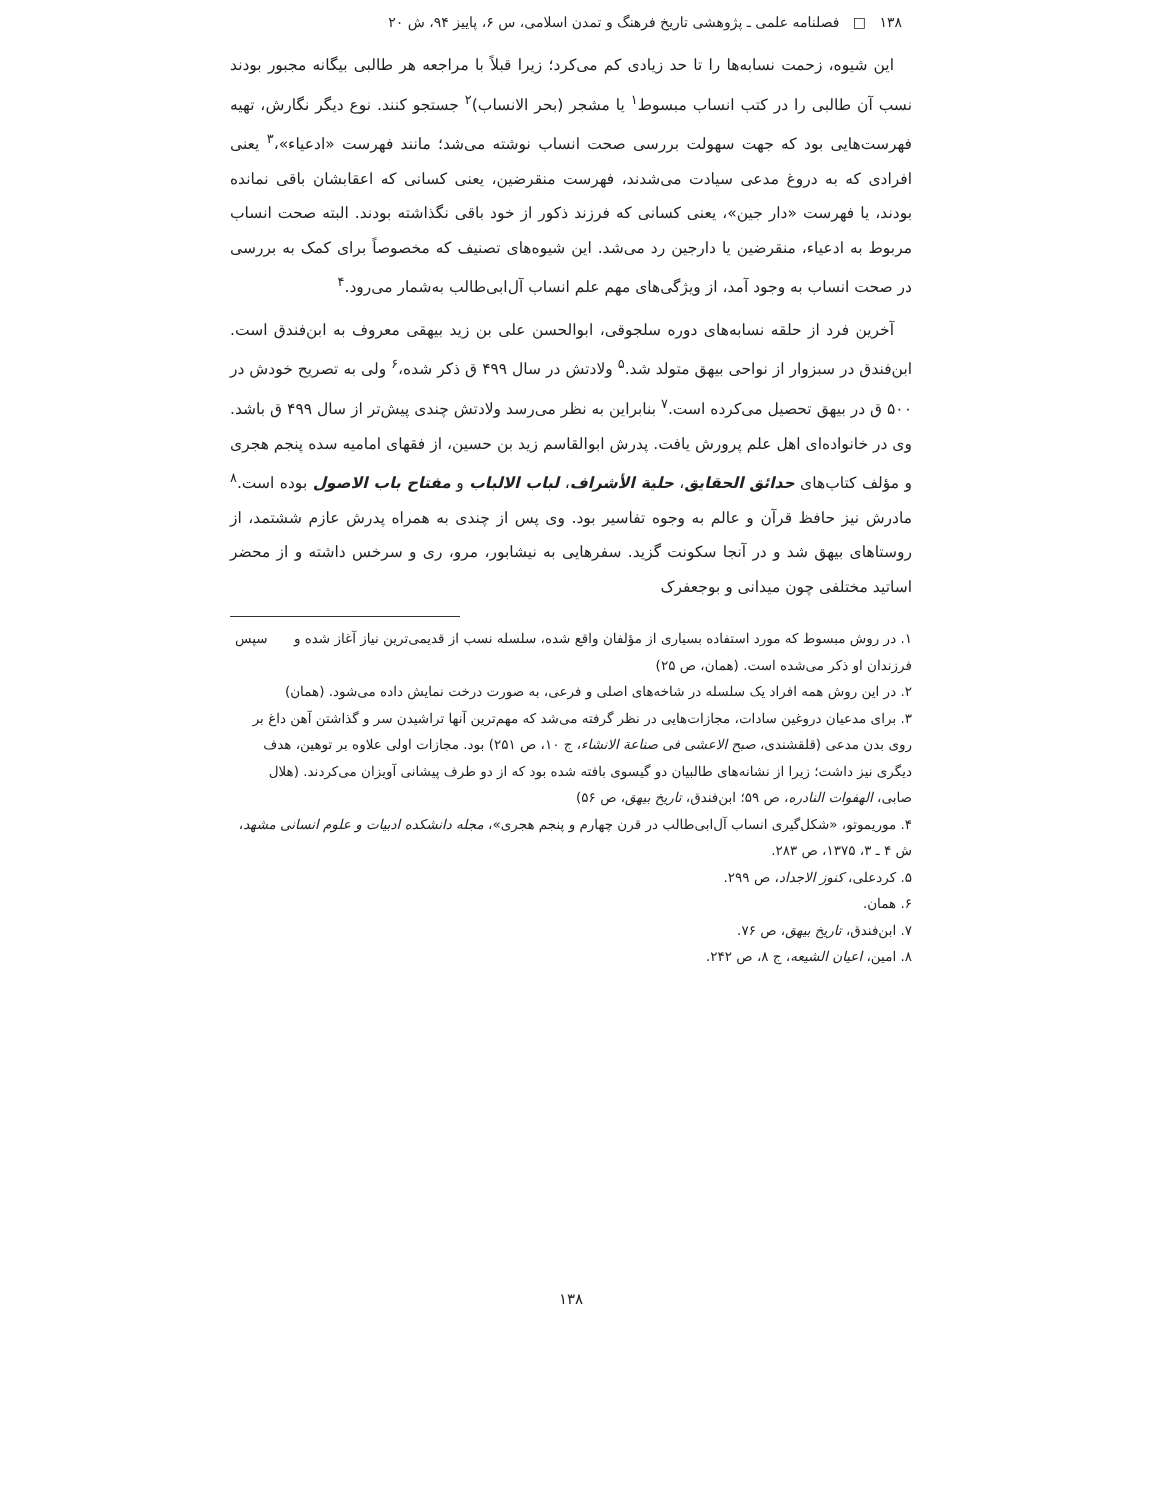١٣٨ □ فصلنامه علمی ـ پژوهشی تاریخ فرهنگ و تمدن اسلامی، س ۶، پاییز ۹۴، ش ۲۰
این شیوه، زحمت نسابه‌ها را تا حد زیادی کم می‌کرد؛ زیرا قبلاً با مراجعه هر طالبی بیگانه مجبور بودند نسب آن طالبی را در کتب انساب مبسوط<sup>١</sup> یا مشجر (بحر الانساب)<sup>٢</sup> جستجو کنند. نوع دیگر نگارش، تهیه فهرست‌هایی بود که جهت سهولت بررسی صحت انساب نوشته می‌شد؛ مانند فهرست «ادعیاء»،<sup>٣</sup> یعنی افرادی که به دروغ مدعی سیادت می‌شدند، فهرست منقرضین، یعنی کسانی که اعقابشان باقی نمانده بودند، یا فهرست «دار جین»، یعنی کسانی که فرزند ذکور از خود باقی نگذاشته بودند. البته صحت انساب مربوط به ادعیاء، منقرضین یا دارجین رد می‌شد. این شیوه‌های تصنیف که مخصوصاً برای کمک به بررسی در صحت انساب به وجود آمد، از ویژگی‌های مهم علم انساب آل‌ابی‌طالب به‌شمار می‌رود.<sup>۴</sup>
آخرین فرد از حلقه نسابه‌های دوره سلجوقی، ابوالحسن علی بن زید بیهقی معروف به ابن‌فندق است. ابن‌فندق در سبزوار از نواحی بیهق متولد شد.<sup>۵</sup> ولادتش در سال ۴۹۹ ق ذکر شده،<sup>۶</sup> ولی به تصریح خودش در ۵۰۰ ق در بیهق تحصیل می‌کرده است.<sup>۷</sup> بنابراین به نظر می‌رسد ولادتش چندی پیش‌تر از سال ۴۹۹ ق باشد. وی در خانواده‌ای اهل علم پرورش یافت. پدرش ابوالقاسم زید بن حسین، از فقهای امامیه سده پنجم هجری و مؤلف کتاب‌های حدائق الحقایق، حلیة الأشراف، لباب الالباب و مفتاح باب الاصول بوده است.<sup>۸</sup> مادرش نیز حافظ قرآن و عالم به وجوه تفاسیر بود. وی پس از چندی به همراه پدرش عازم ششتمد، از روستاهای بیهق شد و در آنجا سکونت گزید. سفرهایی به نیشابور، مرو، ری و سرخس داشته و از محضر اساتید مختلفی چون میدانی و بوجعفرک
١. در روش مبسوط که مورد استفاده بسیاری از مؤلفان واقع شده، سلسله نسب از قدیمی‌ترین نیاز آغاز شده و سپس فرزندان او ذکر می‌شده است. (همان، ص ۲۵)
٢. در این روش همه افراد یک سلسله در شاخه‌های اصلی و فرعی، به صورت درخت نمایش داده می‌شود. (همان)
٣. برای مدعیان دروغین سادات، مجازات‌هایی در نظر گرفته می‌شد که مهم‌ترین آنها تراشیدن سر و گذاشتن آهن داغ بر روی بدن مدعی (قلقشندی، صبح الاعشی فی صناعة الانشاء، ج ١٠، ص ۲۵۱) بود. مجازات اولی علاوه بر توهین، هدف دیگری نیز داشت؛ زیرا از نشانه‌های طالبیان دو گیسوی بافته شده بود که از دو طرف پیشانی آویزان می‌کردند. (هلال صابی، الهفوات النادره، ص ۵۹؛ ابن‌فندق، تاریخ بیهق، ص ۵۶)
۴. موریموتو، «شکل‌گیری انساب آل‌ابی‌طالب در قرن چهارم و پنجم هجری»، مجله دانشکده ادبیات و علوم انسانی مشهد، ش ۴ ـ ۳، ۱۳۷۵، ص ۲۸۳.
۵. کردعلی، کنوز الاجداد، ص ۲۹۹.
۶. همان.
۷. ابن‌فندق، تاریخ بیهق، ص ۷۶.
۸. امین، اعیان الشیعه، ج ۸، ص ۲۴۲.
١٣٨